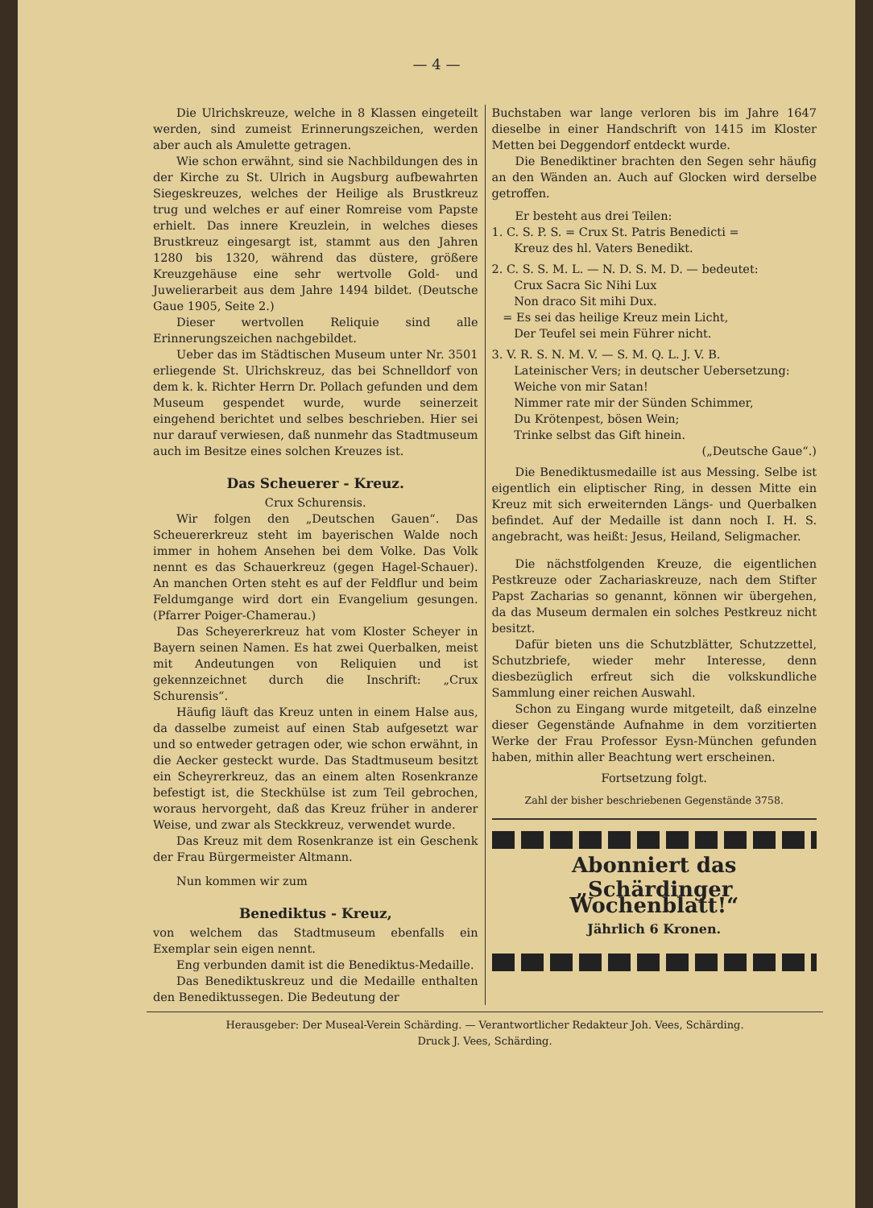— 4 —
Die Ulrichskreuze, welche in 8 Klassen eingeteilt werden, sind zumeist Erinnerungszeichen, werden aber auch als Amulette getragen.
Wie schon erwähnt, sind sie Nachbildungen des in der Kirche zu St. Ulrich in Augsburg aufbewahrten Siegeskreuzes, welches der Heilige als Brustkreuz trug und welches er auf einer Romreise vom Papste erhielt. Das innere Kreuzlein, in welches dieses Brustkreuz eingesargt ist, stammt aus den Jahren 1280 bis 1320, während das düstere, größere Kreuzgehäuse eine sehr wertvolle Gold- und Juwelierarbeit aus dem Jahre 1494 bildet. (Deutsche Gaue 1905, Seite 2.)
Dieser wertvollen Reliquie sind alle Erinnerungszeichen nachgebildet.
Ueber das im Städtischen Museum unter Nr. 3501 erliegende St. Ulrichskreuz, das bei Schnelldorf von dem k. k. Richter Herrn Dr. Pollach gefunden und dem Museum gespendet wurde, wurde seinerzeit eingehend berichtet und selbes beschrieben. Hier sei nur darauf verwiesen, daß nunmehr das Stadtmuseum auch im Besitze eines solchen Kreuzes ist.
Das Scheuerer - Kreuz.
Crux Schurensis.
Wir folgen den „Deutschen Gauen“. Das Scheuererkreuz steht im bayerischen Walde noch immer in hohem Ansehen bei dem Volke. Das Volk nennt es das Schauerkreuz (gegen Hagel-Schauer). An manchen Orten steht es auf der Feldflur und beim Feldumgange wird dort ein Evangelium gesungen. (Pfarrer Poiger-Chamerau.)
Das Scheyererkreuz hat vom Kloster Scheyer in Bayern seinen Namen. Es hat zwei Querbalken, meist mit Andeutungen von Reliquien und ist gekennzeichnet durch die Inschrift: „Crux Schurensis“.
Häufig läuft das Kreuz unten in einem Halse aus, da dasselbe zumeist auf einen Stab aufgesetzt war und so entweder getragen oder, wie schon erwähnt, in die Aecker gesteckt wurde. Das Stadtmuseum besitzt ein Scheyrerkreuz, das an einem alten Rosenkranze befestigt ist, die Steckhülse ist zum Teil gebrochen, woraus hervorgeht, daß das Kreuz früher in anderer Weise, und zwar als Steckkreuz, verwendet wurde.
Das Kreuz mit dem Rosenkranze ist ein Geschenk der Frau Bürgermeister Altmann.
Nun kommen wir zum
Benediktus - Kreuz,
von welchem das Stadtmuseum ebenfalls ein Exemplar sein eigen nennt.
Eng verbunden damit ist die Benediktus-Medaille.
Das Benediktuskreuz und die Medaille enthalten den Benediktussegen. Die Bedeutung der
Buchstaben war lange verloren bis im Jahre 1647 dieselbe in einer Handschrift von 1415 im Kloster Metten bei Deggendorf entdeckt wurde.
Die Benediktiner brachten den Segen sehr häufig an den Wänden an. Auch auf Glocken wird derselbe getroffen.
Er besteht aus drei Teilen:
1. C. S. P. S. = Crux St. Patris Benedicti =
Kreuz des hl. Vaters Benedikt.
2. C. S. S. M. L. — N. D. S. M. D. — bedeutet:
Crux Sacra Sic Nihi Lux
Non draco Sit mihi Dux.
= Es sei das heilige Kreuz mein Licht,
Der Teufel sei mein Führer nicht.
3. V. R. S. N. M. V. — S. M. Q. L. J. V. B.
Lateinischer Vers; in deutscher Uebersetzung:
Weiche von mir Satan!
Nimmer rate mir der Sünden Schimmer,
Du Krötenpest, bösen Wein;
Trinke selbst das Gift hinein.
(„Deutsche Gaue“.)
Die Benediktusmedaille ist aus Messing. Selbe ist eigentlich ein eliptischer Ring, in dessen Mitte ein Kreuz mit sich erweiternden Längs- und Querbalken befindet. Auf der Medaille ist dann noch I. H. S. angebracht, was heißt: Jesus, Heiland, Seligmacher.
Die nächstfolgenden Kreuze, die eigentlichen Pestkreuze oder Zachariaskreuze, nach dem Stifter Papst Zacharias so genannt, können wir übergehen, da das Museum dermalen ein solches Pestkreuz nicht besitzt.
Dafür bieten uns die Schutzblätter, Schutzzettel, Schutzbriefe, wieder mehr Interesse, denn diesbezüglich erfreut sich die volkskundliche Sammlung einer reichen Auswahl.
Schon zu Eingang wurde mitgeteilt, daß einzelne dieser Gegenstände Aufnahme in dem vorzitierten Werke der Frau Professor Eysn-München gefunden haben, mithin aller Beachtung wert erscheinen.
Fortsetzung folgt.
Zahl der bisher beschriebenen Gegenstände 3758.
Abonniert das
„Schärdinger Wochenblatt!“
Jährlich 6 Kronen.
Herausgeber: Der Museal-Verein Schärding. — Verantwortlicher Redakteur Joh. Vees, Schärding.
Druck J. Vees, Schärding.